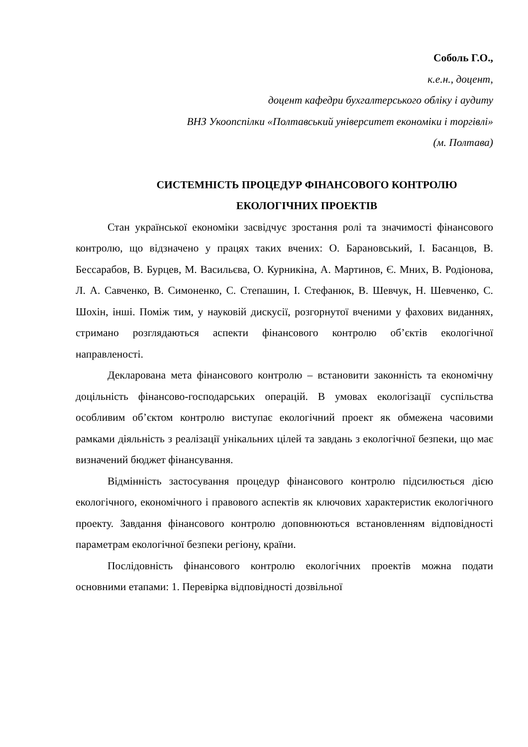Соболь Г.О.,
к.е.н., доцент,
доцент кафедри бухгалтерського обліку і аудиту
ВНЗ Укоопспілки «Полтавський університет економіки і торгівлі»
(м. Полтава)
СИСТЕМНІСТЬ ПРОЦЕДУР ФІНАНСОВОГО КОНТРОЛЮ
ЕКОЛОГІЧНИХ ПРОЕКТІВ
Стан української економіки засвідчує зростання ролі та значимості фінансового контролю, що відзначено у працях таких вчених: О. Барановський, І. Басанцов, В. Бессарабов, В. Бурцев, М. Васильєва, О. Курникіна, А. Мартинов, Є. Мних, В. Родіонова, Л. А. Савченко, В. Симоненко, С. Степашин, І. Стефанюк, В. Шевчук, Н. Шевченко, С. Шохін, інші. Поміж тим, у науковій дискусії, розгорнутої вченими у фахових виданнях, стримано розглядаються аспекти фінансового контролю об’єктів екологічної направленості.
Декларована мета фінансового контролю – встановити законність та економічну доцільність фінансово-господарських операцій. В умовах екологізації суспільства особливим об’єктом контролю виступає екологічний проект як обмежена часовими рамками діяльність з реалізації унікальних цілей та завдань з екологічної безпеки, що має визначений бюджет фінансування.
Відмінність застосування процедур фінансового контролю підсилюється дією екологічного, економічного і правового аспектів як ключових характеристик екологічного проекту. Завдання фінансового контролю доповнюються встановленням відповідності параметрам екологічної безпеки регіону, країни.
Послідовність фінансового контролю екологічних проектів можна подати основними етапами: 1. Перевірка відповідності дозвільної